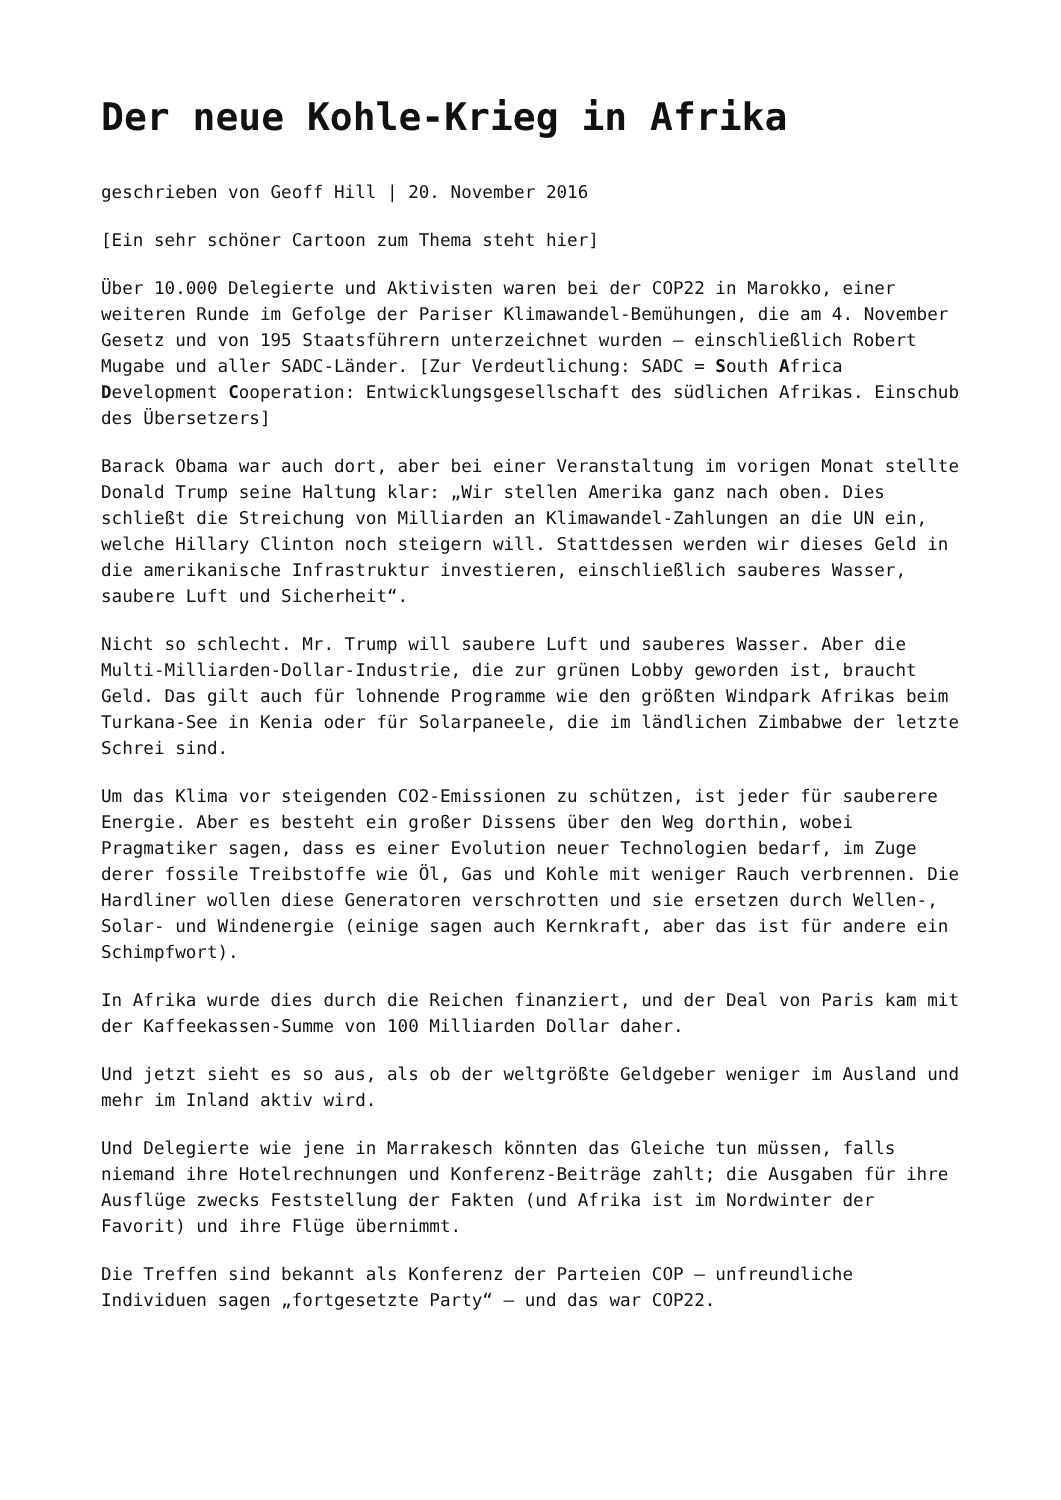Der neue Kohle-Krieg in Afrika
geschrieben von Geoff Hill | 20. November 2016
[Ein sehr schöner Cartoon zum Thema steht hier]
Über 10.000 Delegierte und Aktivisten waren bei der COP22 in Marokko, einer weiteren Runde im Gefolge der Pariser Klimawandel-Bemühungen, die am 4. November Gesetz und von 195 Staatsführern unterzeichnet wurden – einschließlich Robert Mugabe und aller SADC-Länder. [Zur Verdeutlichung: SADC = South Africa Development Cooperation: Entwicklungsgesellschaft des südlichen Afrikas. Einschub des Übersetzers]
Barack Obama war auch dort, aber bei einer Veranstaltung im vorigen Monat stellte Donald Trump seine Haltung klar: „Wir stellen Amerika ganz nach oben. Dies schließt die Streichung von Milliarden an Klimawandel-Zahlungen an die UN ein, welche Hillary Clinton noch steigern will. Stattdessen werden wir dieses Geld in die amerikanische Infrastruktur investieren, einschließlich sauberes Wasser, saubere Luft und Sicherheit“.
Nicht so schlecht. Mr. Trump will saubere Luft und sauberes Wasser. Aber die Multi-Milliarden-Dollar-Industrie, die zur grünen Lobby geworden ist, braucht Geld. Das gilt auch für lohnende Programme wie den größten Windpark Afrikas beim Turkana-See in Kenia oder für Solarpaneele, die im ländlichen Zimbabwe der letzte Schrei sind.
Um das Klima vor steigenden CO2-Emissionen zu schützen, ist jeder für sauberere Energie. Aber es besteht ein großer Dissens über den Weg dorthin, wobei Pragmatiker sagen, dass es einer Evolution neuer Technologien bedarf, im Zuge derer fossile Treibstoffe wie Öl, Gas und Kohle mit weniger Rauch verbrennen. Die Hardliner wollen diese Generatoren verschrotten und sie ersetzen durch Wellen-, Solar- und Windenergie (einige sagen auch Kernkraft, aber das ist für andere ein Schimpfwort).
In Afrika wurde dies durch die Reichen finanziert, und der Deal von Paris kam mit der Kaffeekassen-Summe von 100 Milliarden Dollar daher.
Und jetzt sieht es so aus, als ob der weltgrößte Geldgeber weniger im Ausland und mehr im Inland aktiv wird.
Und Delegierte wie jene in Marrakesch könnten das Gleiche tun müssen, falls niemand ihre Hotelrechnungen und Konferenz-Beiträge zahlt; die Ausgaben für ihre Ausflüge zwecks Feststellung der Fakten (und Afrika ist im Nordwinter der Favorit) und ihre Flüge übernimmt.
Die Treffen sind bekannt als Konferenz der Parteien COP – unfreundliche Individuen sagen „fortgesetzte Party“ – und das war COP22.